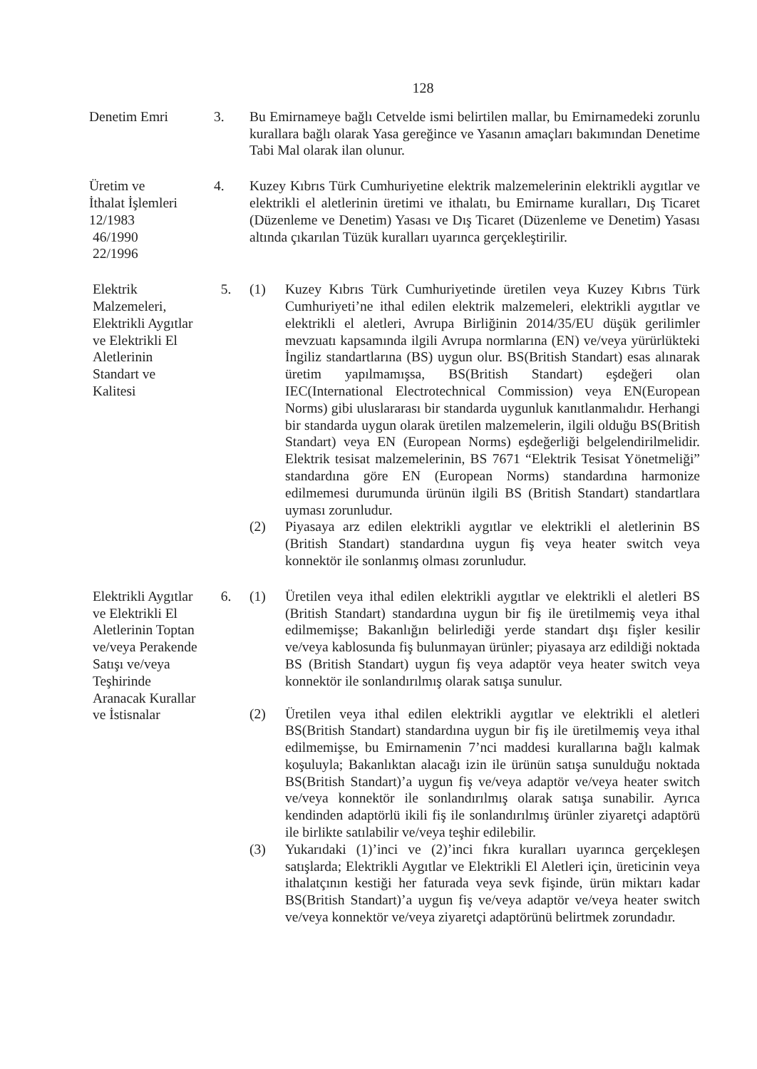128
Denetim Emri 3. Bu Emirnameye bağlı Cetvelde ismi belirtilen mallar, bu Emirnamedeki zorunlu kurallara bağlı olarak Yasa gereğince ve Yasanın amaçları bakımından Denetime Tabi Mal olarak ilan olunur.
Üretim ve
İthalat İşlemleri
12/1983
46/1990
22/1996
4. Kuzey Kıbrıs Türk Cumhuriyetine elektrik malzemelerinin elektrikli aygıtlar ve elektrikli el aletlerinin üretimi ve ithalatı, bu Emirname kuralları, Dış Ticaret (Düzenleme ve Denetim) Yasası ve Dış Ticaret (Düzenleme ve Denetim) Yasası altında çıkarılan Tüzük kuralları uyarınca gerçekleştirilir.
Elektrik
Malzemeleri,
Elektrikli Aygıtlar
ve Elektrikli El
Aletlerinin
Standart ve
Kalitesi
5. (1) Kuzey Kıbrıs Türk Cumhuriyetinde üretilen veya Kuzey Kıbrıs Türk Cumhuriyeti’ne ithal edilen elektrik malzemeleri, elektrikli aygıtlar ve elektrikli el aletleri, Avrupa Birliğinin 2014/35/EU düşük gerilimler mevzuatı kapsamında ilgili Avrupa normlarına (EN) ve/veya yürürlükteki İngiliz standartlarına (BS) uygun olur. BS(British Standart) esas alınarak üretim yapılmamışsa, BS(British Standart) eşdeğeri olan IEC(International Electrotechnical Commission) veya EN(European Norms) gibi uluslararası bir standarda uygunluk kanıtlanmalıdır. Herhangi bir standarda uygun olarak üretilen malzemelerin, ilgili olduğu BS(British Standart) veya EN (European Norms) eşdeğerliği belgelendirilmelidir. Elektrik tesisat malzemelerinin, BS 7671 “Elektrik Tesisat Yönetmeliği” standardına göre EN (European Norms) standardına harmonize edilmemesi durumunda ürünün ilgili BS (British Standart) standartlara uyması zorunludur.
(2) Piyasaya arz edilen elektrikli aygıtlar ve elektrikli el aletlerinin BS (British Standart) standardına uygun fiş veya heater switch veya konnektör ile sonlanmış olması zorunludur.
Elektrikli Aygıtlar
ve Elektrikli El
Aletlerinin Toptan
ve/veya Perakende
Satışı ve/veya
Teşhirinde
Aranacak Kurallar
ve İstisnalar
6. (1) Üretilen veya ithal edilen elektrikli aygıtlar ve elektrikli el aletleri BS (British Standart) standardına uygun bir fiş ile üretilmemiş veya ithal edilmemişse; Bakanlığın belirlediği yerde standart dışı fişler kesilir ve/veya kablosunda fiş bulunmayan ürünler; piyasaya arz edildiği noktada BS (British Standart) uygun fiş veya adaptör veya heater switch veya konnektör ile sonlandırılmış olarak satışa sunulur.
(2) Üretilen veya ithal edilen elektrikli aygıtlar ve elektrikli el aletleri BS(British Standart) standardına uygun bir fiş ile üretilmemiş veya ithal edilmemişse, bu Emirnamenin 7’nci maddesi kurallarına bağlı kalmak koşuluyla; Bakanlıktan alacağı izin ile ürünün satışa sunulduğu noktada BS(British Standart)’a uygun fiş ve/veya adaptör ve/veya heater switch ve/veya konnektör ile sonlandırılmış olarak satışa sunabilir. Ayrıca kendinden adaptörlü ikili fiş ile sonlandırılmış ürünler ziyaretçi adaptörü ile birlikte satılabilir ve/veya teşhir edilebilir.
(3) Yukarıdaki (1)’inci ve (2)’inci fıkra kuralları uyarınca gerçekleşen satışlarda; Elektrikli Aygıtlar ve Elektrikli El Aletleri için, üreticinin veya ithalatçının kestiği her faturada veya sevk fişinde, ürün miktarı kadar BS(British Standart)’a uygun fiş ve/veya adaptör ve/veya heater switch ve/veya konnektör ve/veya ziyaretçi adaptörünü belirtmek zorundadır.